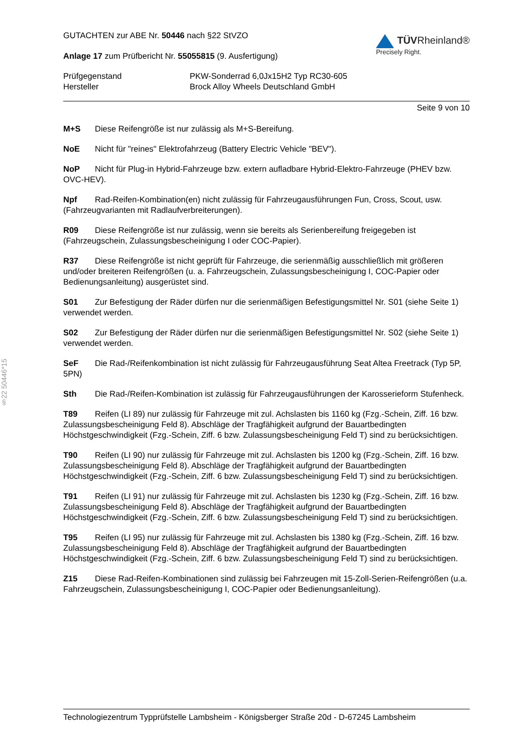§22 50446*15
GUTACHTEN zur ABE Nr. 50446 nach §22 StVZO
Anlage 17 zum Prüfbericht Nr. 55055815 (9. Ausfertigung)
TÜVRheinland®
Precisely Right.
Prüfgegenstand PKW-Sonderrad 6,0Jx15H2 Typ RC30-605 Hersteller Brock Alloy Wheels Deutschland GmbH
Seite 9 von 10
M+S Diese Reifengröße ist nur zulässig als M+S-Bereifung.
NoE Nicht für "reines" Elektrofahrzeug (Battery Electric Vehicle "BEV").
NoP Nicht für Plug-in Hybrid-Fahrzeuge bzw. extern aufladbare Hybrid-Elektro-Fahrzeuge (PHEV bzw. OVC-HEV).
Npf Rad-Reifen-Kombination(en) nicht zulässig für Fahrzeugausführungen Fun, Cross, Scout, usw. (Fahrzeugvarianten mit Radlaufverbreiterungen).
R09 Diese Reifengröße ist nur zulässig, wenn sie bereits als Serienbereifung freigegeben ist (Fahrzeugschein, Zulassungsbescheinigung I oder COC-Papier).
R37 Diese Reifengröße ist nicht geprüft für Fahrzeuge, die serienmäßig ausschließlich mit größeren und/oder breiteren Reifengrößen (u. a. Fahrzeugschein, Zulassungsbescheinigung I, COC-Papier oder Bedienungsanleitung) ausgerüstet sind.
S01 Zur Befestigung der Räder dürfen nur die serienmäßigen Befestigungsmittel Nr. S01 (siehe Seite 1) verwendet werden.
S02 Zur Befestigung der Räder dürfen nur die serienmäßigen Befestigungsmittel Nr. S02 (siehe Seite 1) verwendet werden.
SeF Die Rad-/Reifenkombination ist nicht zulässig für Fahrzeugausführung Seat Altea Freetrack (Typ 5P, 5PN)
Sth Die Rad-/Reifen-Kombination ist zulässig für Fahrzeugausführungen der Karosserieform Stufenheck.
T89 Reifen (LI 89) nur zulässig für Fahrzeuge mit zul. Achslasten bis 1160 kg (Fzg.-Schein, Ziff. 16 bzw. Zulassungsbescheinigung Feld 8). Abschläge der Tragfähigkeit aufgrund der Bauartbedingten Höchstgeschwindigkeit (Fzg.-Schein, Ziff. 6 bzw. Zulassungsbescheinigung Feld T) sind zu berücksichtigen.
T90 Reifen (LI 90) nur zulässig für Fahrzeuge mit zul. Achslasten bis 1200 kg (Fzg.-Schein, Ziff. 16 bzw. Zulassungsbescheinigung Feld 8). Abschläge der Tragfähigkeit aufgrund der Bauartbedingten Höchstgeschwindigkeit (Fzg.-Schein, Ziff. 6 bzw. Zulassungsbescheinigung Feld T) sind zu berücksichtigen.
T91 Reifen (LI 91) nur zulässig für Fahrzeuge mit zul. Achslasten bis 1230 kg (Fzg.-Schein, Ziff. 16 bzw. Zulassungsbescheinigung Feld 8). Abschläge der Tragfähigkeit aufgrund der Bauartbedingten Höchstgeschwindigkeit (Fzg.-Schein, Ziff. 6 bzw. Zulassungsbescheinigung Feld T) sind zu berücksichtigen.
T95 Reifen (LI 95) nur zulässig für Fahrzeuge mit zul. Achslasten bis 1380 kg (Fzg.-Schein, Ziff. 16 bzw. Zulassungsbescheinigung Feld 8). Abschläge der Tragfähigkeit aufgrund der Bauartbedingten Höchstgeschwindigkeit (Fzg.-Schein, Ziff. 6 bzw. Zulassungsbescheinigung Feld T) sind zu berücksichtigen.
Z15 Diese Rad-Reifen-Kombinationen sind zulässig bei Fahrzeugen mit 15-Zoll-Serien-Reifengrößen (u.a. Fahrzeugschein, Zulassungsbescheinigung I, COC-Papier oder Bedienungsanleitung).
Technologiezentrum Typprüfstelle Lambsheim - Königsberger Straße 20d - D-67245 Lambsheim